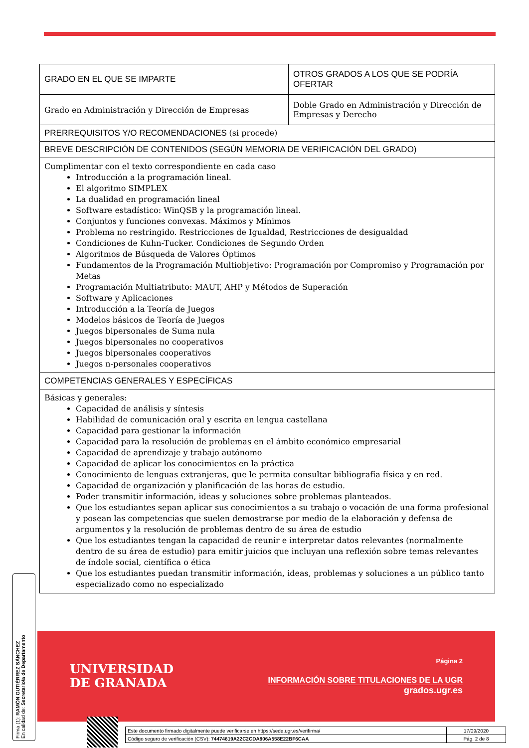| GRADO EN EL QUE SE IMPARTE | OTROS GRADOS A LOS QUE SE PODRÍA OFERTAR |
| Grado en Administración y Dirección de Empresas | Doble Grado en Administración y Dirección de Empresas y Derecho |
| PRERREQUISITOS Y/O RECOMENDACIONES (si procede) | |
| BREVE DESCRIPCIÓN DE CONTENIDOS (SEGÚN MEMORIA DE VERIFICACIÓN DEL GRADO) | |
| Cumplimentar con el texto correspondiente en cada caso Introducción a la programación lineal. El algoritmo SIMPLEX La dualidad en programación lineal Software estadístico: WinQSB y la programación lineal. Conjuntos y funciones convexas. Máximos y Mínimos Problema no restringido. Restricciones de Igualdad, Restricciones de desigualdad Condiciones de Kuhn-Tucker. Condiciones de Segundo Orden Algoritmos de Búsqueda de Valores Óptimos Fundamentos de la Programación Multiobjetivo: Programación por Compromiso y Programación por Metas Programación Multiatributo: MAUT, AHP y Métodos de Superación Software y Aplicaciones Introducción a la Teoría de Juegos Modelos básicos de Teoría de Juegos Juegos bipersonales de Suma nula Juegos bipersonales no cooperativos Juegos bipersonales cooperativos Juegos n-personales cooperativos | |
| COMPETENCIAS GENERALES Y ESPECÍFICAS | |
| Básicas y generales: Capacidad de análisis y síntesis Habilidad de comunicación oral y escrita en lengua castellana Capacidad para gestionar la información Capacidad para la resolución de problemas en el ámbito económico empresarial Capacidad de aprendizaje y trabajo autónomo Capacidad de aplicar los conocimientos en la práctica Conocimiento de lenguas extranjeras, que le permita consultar bibliografía física y en red. Capacidad de organización y planificación de las horas de estudio. Poder transmitir información, ideas y soluciones sobre problemas planteados. Que los estudiantes sepan aplicar sus conocimientos a su trabajo o vocación de una forma profesional y posean las competencias que suelen demostrarse por medio de la elaboración y defensa de argumentos y la resolución de problemas dentro de su área de estudio Que los estudiantes tengan la capacidad de reunir e interpretar datos relevantes (normalmente dentro de su área de estudio) para emitir juicios que incluyan una reflexión sobre temas relevantes de índole social, científica o ética Que los estudiantes puedan transmitir información, ideas, problemas y soluciones a un público tanto especializado como no especializado | |
UNIVERSIDAD
DE GRANADA
Página 2
INFORMACIÓN SOBRE TITULACIONES DE LA UGR
grados.ugr.es
Firma (1): RAMÓN GUTIÉRREZ SÁNCHEZ
En calidad de: Secretario/a de Departamento
| Este documento firmado digitalmente puede verificarse en https://sede.ugr.es/verifirma/ | 17/09/2020 |
| Código seguro de verificación (CSV): 74474619A22C2CDA806A558E22BF6CAA | Pág. 2 de 8 |